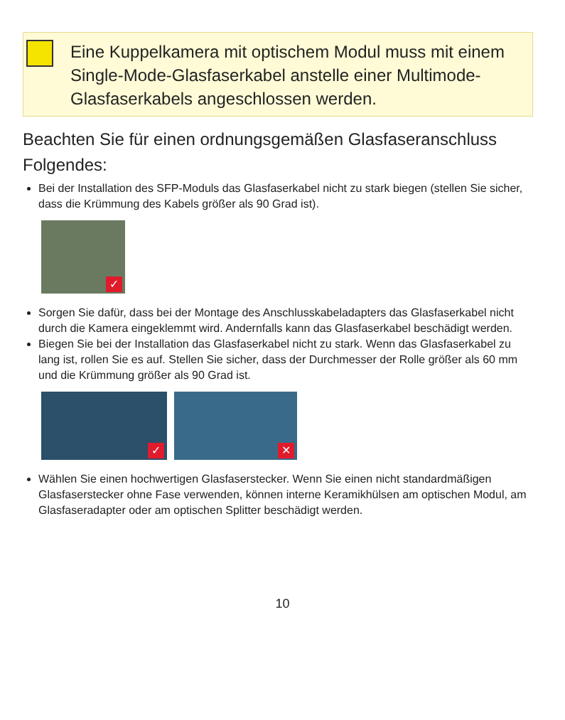Eine Kuppelkamera mit optischem Modul muss mit einem Single-Mode-Glasfaserkabel anstelle einer Multimode-Glasfaserkabels angeschlossen werden.
Beachten Sie für einen ordnungsgemäßen Glasfaseranschluss Folgendes:
Bei der Installation des SFP-Moduls das Glasfaserkabel nicht zu stark biegen (stellen Sie sicher, dass die Krümmung des Kabels größer als 90 Grad ist).
✓
Sorgen Sie dafür, dass bei der Montage des Anschlusskabeladapters das Glasfaserkabel nicht durch die Kamera eingeklemmt wird. Andernfalls kann das Glasfaserkabel beschädigt werden.
Biegen Sie bei der Installation das Glasfaserkabel nicht zu stark. Wenn das Glasfaserkabel zu lang ist, rollen Sie es auf. Stellen Sie sicher, dass der Durchmesser der Rolle größer als 60 mm und die Krümmung größer als 90 Grad ist.
✓
✕
Wählen Sie einen hochwertigen Glasfaserstecker. Wenn Sie einen nicht standardmäßigen Glasfaserstecker ohne Fase verwenden, können interne Keramikhülsen am optischen Modul, am Glasfaseradapter oder am optischen Splitter beschädigt werden.
10